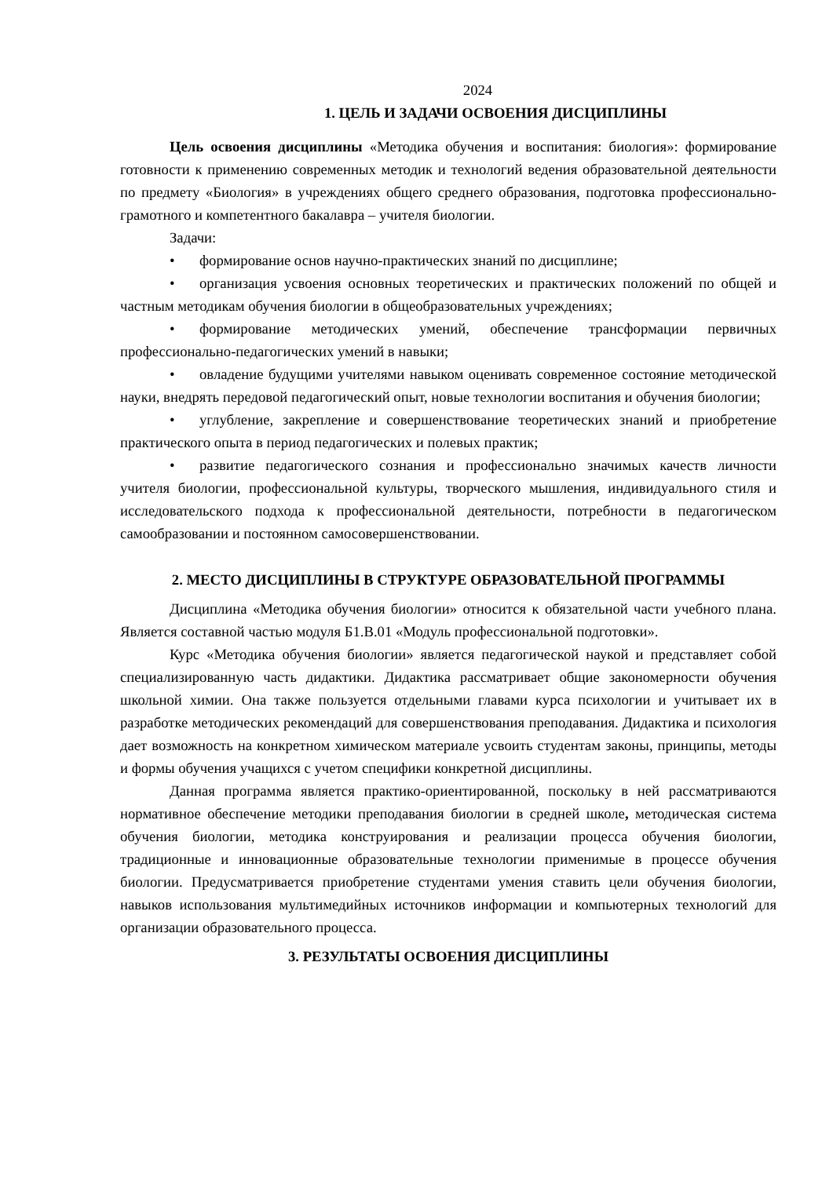2024
1. ЦЕЛЬ И ЗАДАЧИ ОСВОЕНИЯ ДИСЦИПЛИНЫ
Цель освоения дисциплины «Методика обучения и воспитания: биология»: формирование готовности к применению современных методик и технологий ведения образовательной деятельности по предмету «Биология» в учреждениях общего среднего образования, подготовка профессионально-грамотного и компетентного бакалавра – учителя биологии.
Задачи:
• формирование основ научно-практических знаний по дисциплине;
• организация усвоения основных теоретических и практических положений по общей и частным методикам обучения биологии в общеобразовательных учреждениях;
• формирование методических умений, обеспечение трансформации первичных профессионально-педагогических умений в навыки;
• овладение будущими учителями навыком оценивать современное состояние методической науки, внедрять передовой педагогический опыт, новые технологии воспитания и обучения биологии;
• углубление, закрепление и совершенствование теоретических знаний и приобретение практического опыта в период педагогических и полевых практик;
• развитие педагогического сознания и профессионально значимых качеств личности учителя биологии, профессиональной культуры, творческого мышления, индивидуального стиля и исследовательского подхода к профессиональной деятельности, потребности в педагогическом самообразовании и постоянном самосовершенствовании.
2. МЕСТО ДИСЦИПЛИНЫ В СТРУКТУРЕ ОБРАЗОВАТЕЛЬНОЙ ПРОГРАММЫ
Дисциплина «Методика обучения биологии» относится к обязательной части учебного плана. Является составной частью модуля Б1.В.01 «Модуль профессиональной подготовки».
Курс «Методика обучения биологии» является педагогической наукой и представляет собой специализированную часть дидактики. Дидактика рассматривает общие закономерности обучения школьной химии. Она также пользуется отдельными главами курса психологии и учитывает их в разработке методических рекомендаций для совершенствования преподавания. Дидактика и психология дает возможность на конкретном химическом материале усвоить студентам законы, принципы, методы и формы обучения учащихся с учетом специфики конкретной дисциплины.
Данная программа является практико-ориентированной, поскольку в ней рассматриваются нормативное обеспечение методики преподавания биологии в средней школе, методическая система обучения биологии, методика конструирования и реализации процесса обучения биологии, традиционные и инновационные образовательные технологии применимые в процессе обучения биологии. Предусматривается приобретение студентами умения ставить цели обучения биологии, навыков использования мультимедийных источников информации и компьютерных технологий для организации образовательного процесса.
3. РЕЗУЛЬТАТЫ ОСВОЕНИЯ ДИСЦИПЛИНЫ